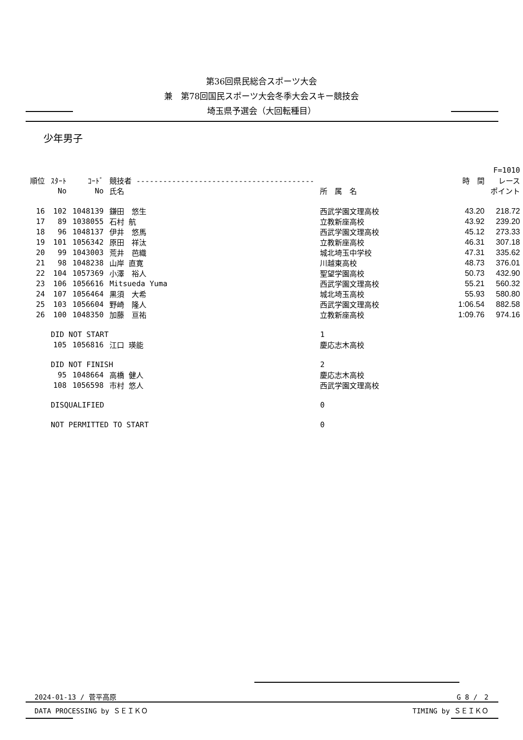第36回県民総合スポーツ大会
兼　第78回国民スポーツ大会冬季大会スキー競技会
埼玉県予選会（大回転種目）
少年男子
| | | | | | | F=1010 |
| --- | --- | --- | --- | --- | --- | --- |
| 順位 | ｽﾀｰﾄ | ｺｰﾄﾞ | 競技者 ---------------------------------------- | | 時 間 | レース |
| | No | No | 氏名 | 所 属 名 | | ポイント |
| 16 | 102 | 1048139 | 鎌田 悠生 | 西武学園文理高校 | 43.20 | 218.72 |
| 17 | 89 | 1038055 | 石村 航 | 立教新座高校 | 43.92 | 239.20 |
| 18 | 96 | 1048137 | 伊井 悠馬 | 西武学園文理高校 | 45.12 | 273.33 |
| 19 | 101 | 1056342 | 原田 祥汰 | 立教新座高校 | 46.31 | 307.18 |
| 20 | 99 | 1043003 | 荒井 芭織 | 城北埼玉中学校 | 47.31 | 335.62 |
| 21 | 98 | 1048238 | 山岸 直寛 | 川越東高校 | 48.73 | 376.01 |
| 22 | 104 | 1057369 | 小澤 裕人 | 聖望学園高校 | 50.73 | 432.90 |
| 23 | 106 | 1056616 | Mitsueda Yuma | 西武学園文理高校 | 55.21 | 560.32 |
| 24 | 107 | 1056464 | 黒須 大希 | 城北埼玉高校 | 55.93 | 580.80 |
| 25 | 103 | 1056604 | 野崎 隆人 | 西武学園文理高校 | 1:06.54 | 882.58 |
| 26 | 100 | 1048350 | 加藤 亘祐 | 立教新座高校 | 1:09.76 | 974.16 |
| | DID NOT START | | | 1 | | |
| | 105 | 1056816 | 江口 瑛能 | 慶応志木高校 | | |
| | DID NOT FINISH | | | 2 | | |
| | 95 | 1048664 | 高橋 健人 | 慶応志木高校 | | |
| | 108 | 1056598 | 市村 悠人 | 西武学園文理高校 | | |
| | DISQUALIFIED | | | 0 | | |
| | NOT PERMITTED TO START | | | 0 | | |
2024-01-13 / 菅平高原 G 8 /　2
DATA PROCESSING by ＳＥＩＫＯ TIMING by ＳＥＩＫＯ